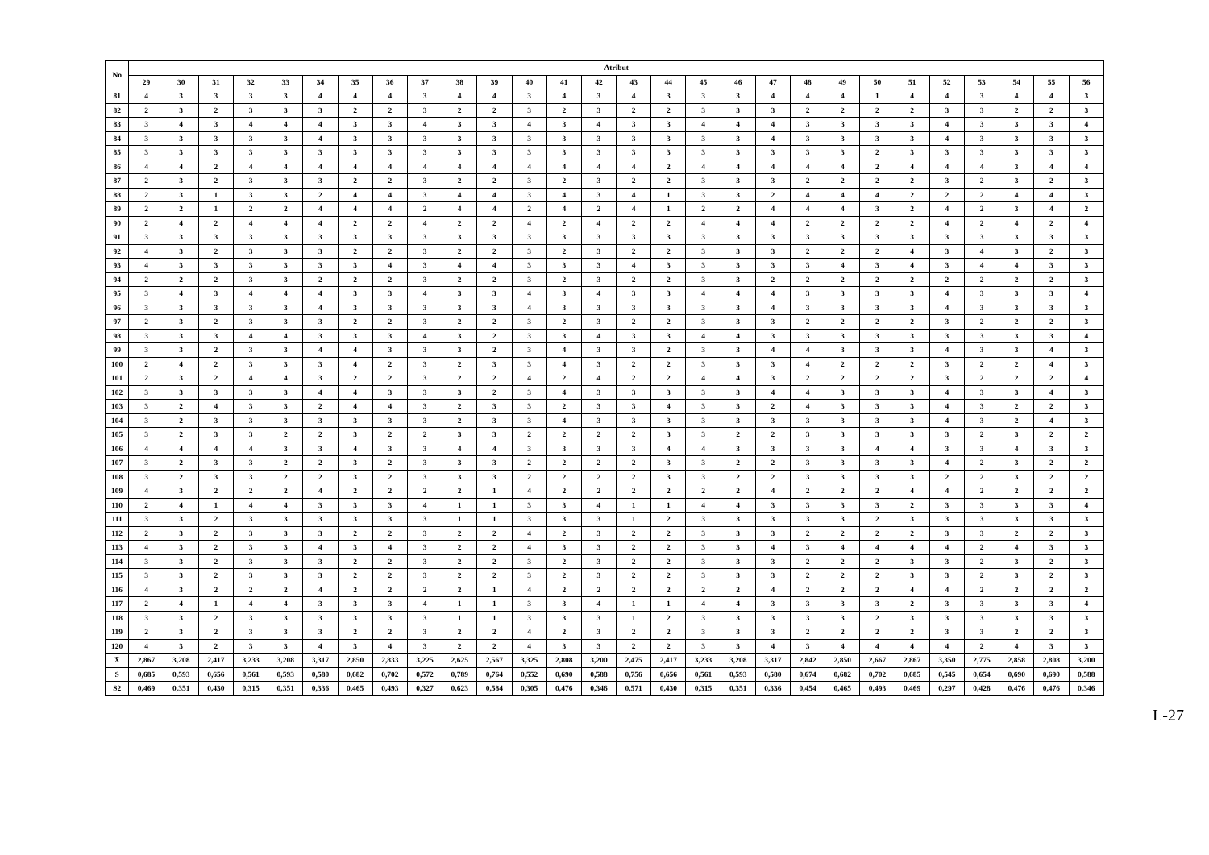| No | Atribut | | | | | | | | | | | | | | | | | | | | | | | | | | | |
| --- | --- | --- | --- | --- | --- | --- | --- | --- | --- | --- | --- | --- | --- | --- | --- | --- | --- | --- | --- | --- | --- | --- | --- | --- | --- | --- | --- | --- |
| | 29 | 30 | 31 | 32 | 33 | 34 | 35 | 36 | 37 | 38 | 39 | 40 | 41 | 42 | 43 | 44 | 45 | 46 | 47 | 48 | 49 | 50 | 51 | 52 | 53 | 54 | 55 | 56 |
| 81 | 4 | 3 | 3 | 3 | 3 | 4 | 4 | 4 | 3 | 4 | 4 | 3 | 4 | 3 | 4 | 3 | 3 | 3 | 4 | 4 | 4 | 1 | 4 | 4 | 3 | 4 | 4 | 3 |
| 82 | 2 | 3 | 2 | 3 | 3 | 3 | 2 | 2 | 3 | 2 | 2 | 3 | 2 | 3 | 2 | 2 | 3 | 3 | 3 | 2 | 2 | 2 | 2 | 3 | 3 | 2 | 2 | 3 |
| 83 | 3 | 4 | 3 | 4 | 4 | 4 | 3 | 3 | 4 | 3 | 3 | 4 | 3 | 4 | 3 | 3 | 4 | 4 | 4 | 3 | 3 | 3 | 3 | 4 | 3 | 3 | 3 | 4 |
| 84 | 3 | 3 | 3 | 3 | 3 | 4 | 3 | 3 | 3 | 3 | 3 | 3 | 3 | 3 | 3 | 3 | 3 | 3 | 4 | 3 | 3 | 3 | 3 | 4 | 3 | 3 | 3 | 3 |
| 85 | 3 | 3 | 3 | 3 | 3 | 3 | 3 | 3 | 3 | 3 | 3 | 3 | 3 | 3 | 3 | 3 | 3 | 3 | 3 | 3 | 3 | 2 | 3 | 3 | 3 | 3 | 3 | 3 |
| 86 | 4 | 4 | 2 | 4 | 4 | 4 | 4 | 4 | 4 | 4 | 4 | 4 | 4 | 4 | 4 | 2 | 4 | 4 | 4 | 4 | 4 | 2 | 4 | 4 | 4 | 3 | 4 | 4 |
| 87 | 2 | 3 | 2 | 3 | 3 | 3 | 2 | 2 | 3 | 2 | 2 | 3 | 2 | 3 | 2 | 2 | 3 | 3 | 3 | 2 | 2 | 2 | 2 | 3 | 2 | 3 | 2 | 3 |
| 88 | 2 | 3 | 1 | 3 | 3 | 2 | 4 | 4 | 3 | 4 | 4 | 3 | 4 | 3 | 4 | 1 | 3 | 3 | 2 | 4 | 4 | 4 | 2 | 2 | 2 | 4 | 4 | 3 |
| 89 | 2 | 2 | 1 | 2 | 2 | 4 | 4 | 4 | 2 | 4 | 4 | 2 | 4 | 2 | 4 | 1 | 2 | 2 | 4 | 4 | 4 | 3 | 2 | 4 | 2 | 3 | 4 | 2 |
| 90 | 2 | 4 | 2 | 4 | 4 | 4 | 2 | 2 | 4 | 2 | 2 | 4 | 2 | 4 | 2 | 2 | 4 | 4 | 4 | 2 | 2 | 2 | 2 | 4 | 2 | 4 | 2 | 4 |
| 91 | 3 | 3 | 3 | 3 | 3 | 3 | 3 | 3 | 3 | 3 | 3 | 3 | 3 | 3 | 3 | 3 | 3 | 3 | 3 | 3 | 3 | 3 | 3 | 3 | 3 | 3 | 3 | 3 |
| 92 | 4 | 3 | 2 | 3 | 3 | 3 | 2 | 2 | 3 | 2 | 2 | 3 | 2 | 3 | 2 | 2 | 3 | 3 | 3 | 2 | 2 | 2 | 4 | 3 | 4 | 3 | 2 | 3 |
| 93 | 4 | 3 | 3 | 3 | 3 | 3 | 3 | 4 | 3 | 4 | 4 | 3 | 3 | 3 | 4 | 3 | 3 | 3 | 3 | 3 | 4 | 3 | 4 | 3 | 4 | 4 | 3 | 3 |
| 94 | 2 | 2 | 2 | 3 | 3 | 2 | 2 | 2 | 3 | 2 | 2 | 3 | 2 | 3 | 2 | 2 | 3 | 3 | 2 | 2 | 2 | 2 | 2 | 2 | 2 | 2 | 2 | 3 |
| 95 | 3 | 4 | 3 | 4 | 4 | 4 | 3 | 3 | 4 | 3 | 3 | 4 | 3 | 4 | 3 | 3 | 4 | 4 | 4 | 3 | 3 | 3 | 3 | 4 | 3 | 3 | 3 | 4 |
| 96 | 3 | 3 | 3 | 3 | 3 | 4 | 3 | 3 | 3 | 3 | 3 | 4 | 3 | 3 | 3 | 3 | 3 | 3 | 4 | 3 | 3 | 3 | 3 | 4 | 3 | 3 | 3 | 3 |
| 97 | 2 | 3 | 2 | 3 | 3 | 3 | 2 | 2 | 3 | 2 | 2 | 3 | 2 | 3 | 2 | 2 | 3 | 3 | 3 | 2 | 2 | 2 | 2 | 3 | 2 | 2 | 2 | 3 |
| 98 | 3 | 3 | 3 | 4 | 4 | 3 | 3 | 3 | 4 | 3 | 2 | 3 | 3 | 4 | 3 | 3 | 4 | 4 | 3 | 3 | 3 | 3 | 3 | 3 | 3 | 3 | 3 | 4 |
| 99 | 3 | 3 | 2 | 3 | 3 | 4 | 4 | 3 | 3 | 3 | 2 | 3 | 4 | 3 | 3 | 2 | 3 | 3 | 4 | 4 | 3 | 3 | 3 | 4 | 3 | 3 | 4 | 3 |
| 100 | 2 | 4 | 2 | 3 | 3 | 3 | 4 | 2 | 3 | 2 | 3 | 3 | 4 | 3 | 2 | 2 | 3 | 3 | 3 | 4 | 2 | 2 | 2 | 3 | 2 | 2 | 4 | 3 |
| 101 | 2 | 3 | 2 | 4 | 4 | 3 | 2 | 2 | 3 | 2 | 2 | 4 | 2 | 4 | 2 | 2 | 4 | 4 | 3 | 2 | 2 | 2 | 2 | 3 | 2 | 2 | 2 | 4 |
| 102 | 3 | 3 | 3 | 3 | 3 | 4 | 4 | 3 | 3 | 3 | 2 | 3 | 4 | 3 | 3 | 3 | 3 | 3 | 4 | 4 | 3 | 3 | 3 | 4 | 3 | 3 | 4 | 3 |
| 103 | 3 | 2 | 4 | 3 | 3 | 2 | 4 | 4 | 3 | 2 | 3 | 3 | 2 | 3 | 3 | 4 | 3 | 3 | 2 | 4 | 3 | 3 | 3 | 4 | 3 | 2 | 2 | 3 |
| 104 | 3 | 2 | 3 | 3 | 3 | 3 | 3 | 3 | 3 | 2 | 3 | 3 | 4 | 3 | 3 | 3 | 3 | 3 | 3 | 3 | 3 | 3 | 3 | 4 | 3 | 2 | 4 | 3 |
| 105 | 3 | 2 | 3 | 3 | 2 | 2 | 3 | 2 | 2 | 3 | 3 | 2 | 2 | 2 | 2 | 3 | 3 | 2 | 2 | 3 | 3 | 3 | 3 | 3 | 2 | 3 | 2 | 2 |
| 106 | 4 | 4 | 4 | 4 | 3 | 3 | 4 | 3 | 3 | 4 | 4 | 3 | 3 | 3 | 3 | 4 | 4 | 3 | 3 | 3 | 3 | 4 | 4 | 3 | 3 | 4 | 3 | 3 |
| 107 | 3 | 2 | 3 | 3 | 2 | 2 | 3 | 2 | 3 | 3 | 3 | 2 | 2 | 2 | 2 | 3 | 3 | 2 | 2 | 3 | 3 | 3 | 3 | 4 | 2 | 3 | 2 | 2 |
| 108 | 3 | 2 | 3 | 3 | 2 | 2 | 3 | 2 | 3 | 3 | 3 | 2 | 2 | 2 | 2 | 3 | 3 | 2 | 2 | 3 | 3 | 3 | 3 | 2 | 2 | 3 | 2 | 2 |
| 109 | 4 | 3 | 2 | 2 | 2 | 4 | 2 | 2 | 2 | 2 | 1 | 4 | 2 | 2 | 2 | 2 | 2 | 2 | 4 | 2 | 2 | 2 | 4 | 4 | 2 | 2 | 2 | 2 |
| 110 | 2 | 4 | 1 | 4 | 4 | 3 | 3 | 3 | 4 | 1 | 1 | 3 | 3 | 4 | 1 | 1 | 4 | 4 | 3 | 3 | 3 | 3 | 2 | 3 | 3 | 3 | 3 | 4 |
| 111 | 3 | 3 | 2 | 3 | 3 | 3 | 3 | 3 | 3 | 1 | 1 | 3 | 3 | 3 | 1 | 2 | 3 | 3 | 3 | 3 | 3 | 2 | 3 | 3 | 3 | 3 | 3 | 3 |
| 112 | 2 | 3 | 2 | 3 | 3 | 3 | 2 | 2 | 3 | 2 | 2 | 4 | 2 | 3 | 2 | 2 | 3 | 3 | 3 | 2 | 2 | 2 | 2 | 3 | 3 | 2 | 2 | 3 |
| 113 | 4 | 3 | 2 | 3 | 3 | 4 | 3 | 4 | 3 | 2 | 2 | 4 | 3 | 3 | 2 | 2 | 3 | 3 | 4 | 3 | 4 | 4 | 4 | 4 | 2 | 4 | 3 | 3 |
| 114 | 3 | 3 | 2 | 3 | 3 | 3 | 2 | 2 | 3 | 2 | 2 | 3 | 2 | 3 | 2 | 2 | 3 | 3 | 3 | 2 | 2 | 2 | 3 | 3 | 2 | 3 | 2 | 3 |
| 115 | 3 | 3 | 2 | 3 | 3 | 3 | 2 | 2 | 3 | 2 | 2 | 3 | 2 | 3 | 2 | 2 | 3 | 3 | 3 | 2 | 2 | 2 | 3 | 3 | 2 | 3 | 2 | 3 |
| 116 | 4 | 3 | 2 | 2 | 2 | 4 | 2 | 2 | 2 | 2 | 1 | 4 | 2 | 2 | 2 | 2 | 2 | 2 | 4 | 2 | 2 | 2 | 4 | 4 | 2 | 2 | 2 | 2 |
| 117 | 2 | 4 | 1 | 4 | 4 | 3 | 3 | 3 | 4 | 1 | 1 | 3 | 3 | 4 | 1 | 1 | 4 | 4 | 3 | 3 | 3 | 3 | 2 | 3 | 3 | 3 | 3 | 4 |
| 118 | 3 | 3 | 2 | 3 | 3 | 3 | 3 | 3 | 3 | 1 | 1 | 3 | 3 | 3 | 1 | 2 | 3 | 3 | 3 | 3 | 3 | 2 | 3 | 3 | 3 | 3 | 3 | 3 |
| 119 | 2 | 3 | 2 | 3 | 3 | 3 | 2 | 2 | 3 | 2 | 2 | 4 | 2 | 3 | 2 | 2 | 3 | 3 | 3 | 2 | 2 | 2 | 2 | 3 | 3 | 2 | 2 | 3 |
| 120 | 4 | 3 | 2 | 3 | 3 | 4 | 3 | 4 | 3 | 2 | 2 | 4 | 3 | 3 | 2 | 2 | 3 | 3 | 4 | 3 | 4 | 4 | 4 | 4 | 2 | 4 | 3 | 3 |
| X̄ | 2,867 | 3,208 | 2,417 | 3,233 | 3,208 | 3,317 | 2,850 | 2,833 | 3,225 | 2,625 | 2,567 | 3,325 | 2,808 | 3,200 | 2,475 | 2,417 | 3,233 | 3,208 | 3,317 | 2,842 | 2,850 | 2,667 | 2,867 | 3,350 | 2,775 | 2,858 | 2,808 | 3,200 |
| S | 0,685 | 0,593 | 0,656 | 0,561 | 0,593 | 0,580 | 0,682 | 0,702 | 0,572 | 0,789 | 0,764 | 0,552 | 0,690 | 0,588 | 0,756 | 0,656 | 0,561 | 0,593 | 0,580 | 0,674 | 0,682 | 0,702 | 0,685 | 0,545 | 0,654 | 0,690 | 0,690 | 0,588 |
| S2 | 0,469 | 0,351 | 0,430 | 0,315 | 0,351 | 0,336 | 0,465 | 0,493 | 0,327 | 0,623 | 0,584 | 0,305 | 0,476 | 0,346 | 0,571 | 0,430 | 0,315 | 0,351 | 0,336 | 0,454 | 0,465 | 0,493 | 0,469 | 0,297 | 0,428 | 0,476 | 0,476 | 0,346 |
L-27